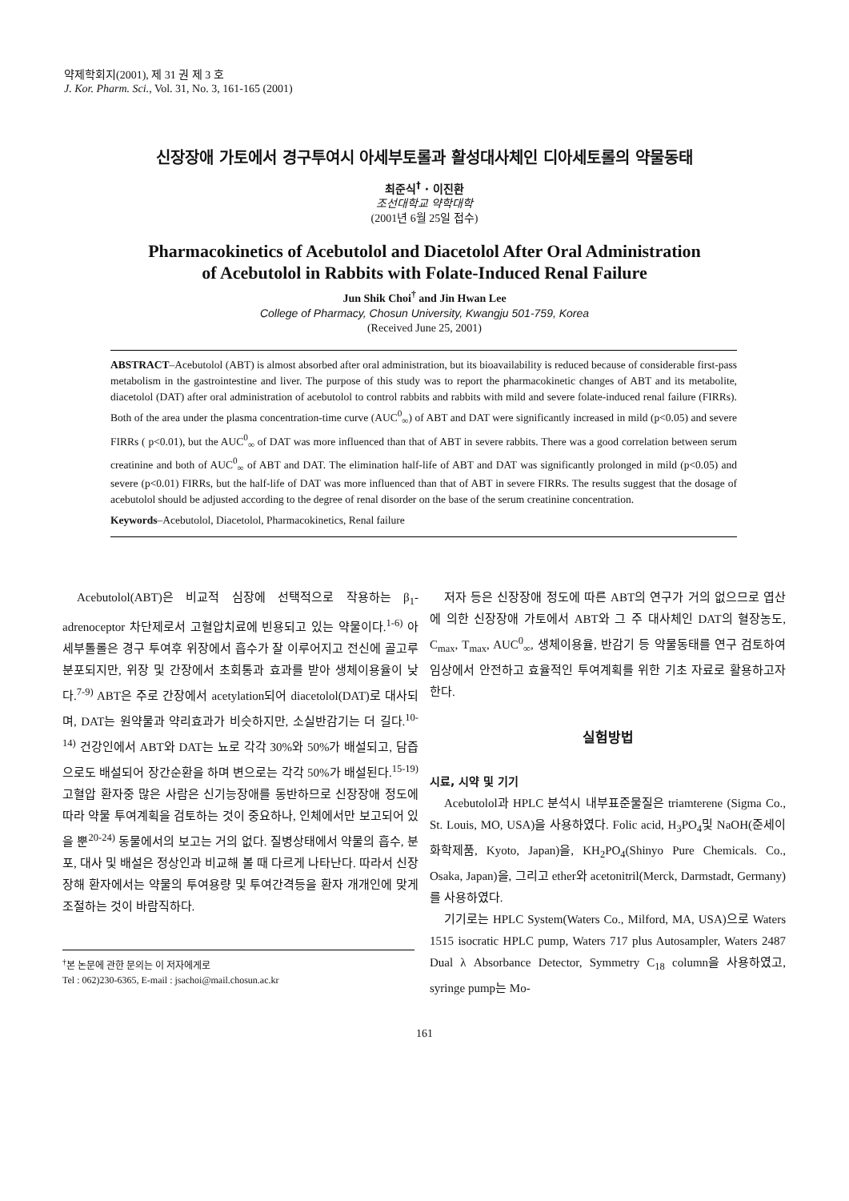약제학회지(2001), 제 31 권 제 3 호
J. Kor. Pharm. Sci., Vol. 31, No. 3, 161-165 (2001)
신장장애 가토에서 경구투여시 아세부토롤과 활성대사체인 디아세토롤의 약물동태
최준식<sup>†</sup> · 이진환
조선대학교 약학대학
(2001년 6월 25일 접수)
Pharmacokinetics of Acebutolol and Diacetolol After Oral Administration
of Acebutolol in Rabbits with Folate-Induced Renal Failure
Jun Shik Choi<sup>†</sup> and Jin Hwan Lee
College of Pharmacy, Chosun University, Kwangju 501-759, Korea
(Received June 25, 2001)
ABSTRACT–Acebutolol (ABT) is almost absorbed after oral administration, but its bioavailability is reduced because of considerable first-pass metabolism in the gastrointestine and liver. The purpose of this study was to report the pharmacokinetic changes of ABT and its metabolite, diacetolol (DAT) after oral administration of acebutolol to control rabbits and rabbits with mild and severe folate-induced renal failure (FIRRs). Both of the area under the plasma concentration-time curve (AUC<sup>0</sup><sub>∞</sub>) of ABT and DAT were significantly increased in mild (p<0.05) and severe FIRRs ( p<0.01), but the AUC<sup>0</sup><sub>∞</sub> of DAT was more influenced than that of ABT in severe rabbits. There was a good correlation between serum creatinine and both of AUC<sup>0</sup><sub>∞</sub> of ABT and DAT. The elimination half-life of ABT and DAT was significantly prolonged in mild (p<0.05) and severe (p<0.01) FIRRs, but the half-life of DAT was more influenced than that of ABT in severe FIRRs. The results suggest that the dosage of acebutolol should be adjusted according to the degree of renal disorder on the base of the serum creatinine concentration.
Keywords–Acebutolol, Diacetolol, Pharmacokinetics, Renal failure
Acebutolol(ABT)은 비교적 심장에 선택적으로 작용하는 β<sub>1</sub>-adrenoceptor 차단제로서 고혈압치료에 빈용되고 있는 약물이다.<sup>1-6)</sup> 아세부톨롤은 경구 투여후 위장에서 흡수가 잘 이루어지고 전신에 골고루 분포되지만, 위장 및 간장에서 초회통과 효과를 받아 생체이용율이 낮다.<sup>7-9)</sup> ABT은 주로 간장에서 acetylation되어 diacetolol(DAT)로 대사되며, DAT는 원약물과 약리효과가 비슷하지만, 소실반감기는 더 길다.<sup>10-14)</sup> 건강인에서 ABT와 DAT는 뇨로 각각 30%와 50%가 배설되고, 담즙으로도 배설되어 장간순환을 하며 변으로는 각각 50%가 배설된다.<sup>15-19)</sup> 고혈압 환자중 많은 사람은 신기능장애를 동반하므로 신장장애 정도에 따라 약물 투여계획을 검토하는 것이 중요하나, 인체에서만 보고되어 있을 뿐<sup>20-24)</sup> 동물에서의 보고는 거의 없다. 질병상태에서 약물의 흡수, 분포, 대사 및 배설은 정상인과 비교해 볼 때 다르게 나타난다. 따라서 신장장해 환자에서는 약물의 투여용량 및 투여간격등을 환자 개개인에 맞게 조절하는 것이 바람직하다.
<sup>†</sup> 본 논문에 관한 문의는 이 저자에게로
Tel : 062)230-6365, E-mail : jsachoi@mail.chosun.ac.kr
저자 등은 신장장애 정도에 따른 ABT의 연구가 거의 없으므로 엽산에 의한 신장장애 가토에서 ABT와 그 주 대사체인 DAT의 혈장농도, C<sub>max</sub>, T<sub>max</sub>, AUC<sup>0</sup><sub>∞</sub>, 생체이용율, 반감기 등 약물동태를 연구 검토하여 임상에서 안전하고 효율적인 투여계획를 위한 기초 자료로 활용하고자 한다.
실험방법
시료, 시약 및 기기
Acebutolol과 HPLC 분석시 내부표준물질은 triamterene (Sigma Co., St. Louis, MO, USA)을 사용하였다. Folic acid, H<sub>3</sub>PO<sub>4</sub>및 NaOH(준세이화학제품, Kyoto, Japan)을, KH<sub>2</sub>PO<sub>4</sub>(Shinyo Pure Chemicals. Co., Osaka, Japan)을, 그리고 ether와 acetonitril(Merck, Darmstadt, Germany)를 사용하였다.
기기로는 HPLC System(Waters Co., Milford, MA, USA)으로 Waters 1515 isocratic HPLC pump, Waters 717 plus Autosampler, Waters 2487 Dual λ Absorbance Detector, Symmetry C<sub>18</sub> column을 사용하였고, syringe pump는 Mo-
161